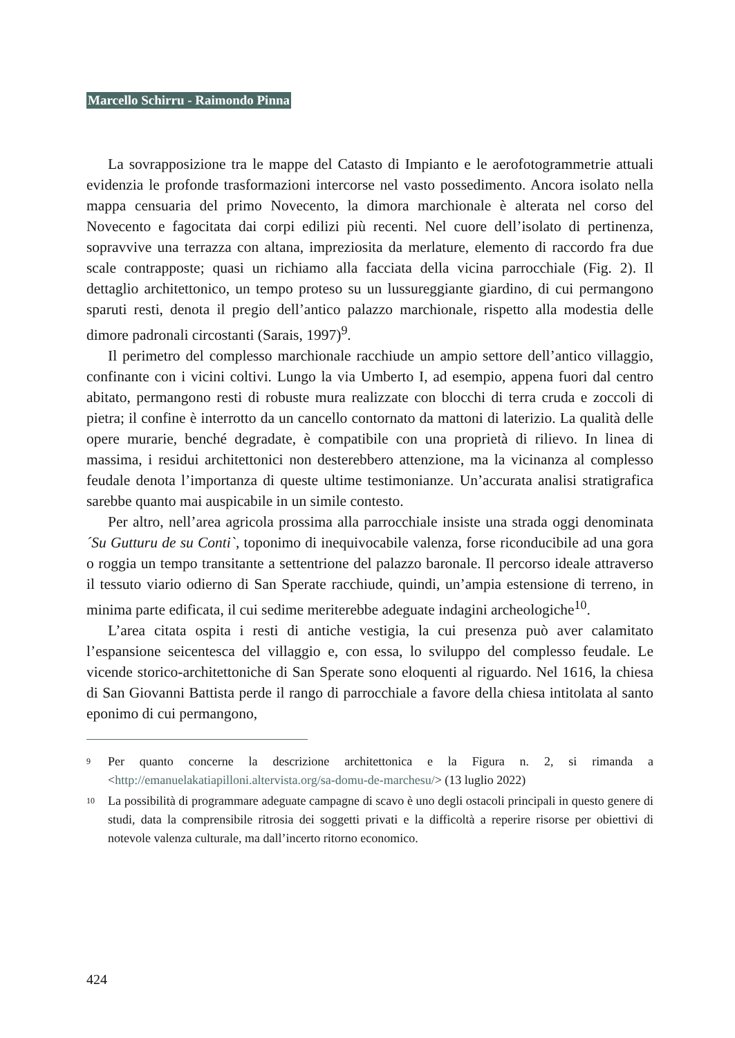Marcello Schirru - Raimondo Pinna
La sovrapposizione tra le mappe del Catasto di Impianto e le aerofotogrammetrie attuali evidenzia le profonde trasformazioni intercorse nel vasto possedimento. Ancora isolato nella mappa censuaria del primo Novecento, la dimora marchionale è alterata nel corso del Novecento e fagocitata dai corpi edilizi più recenti. Nel cuore dell’isolato di pertinenza, sopravvive una terrazza con altana, impreziosita da merlature, elemento di raccordo fra due scale contrapposte; quasi un richiamo alla facciata della vicina parrocchiale (Fig. 2). Il dettaglio architettonico, un tempo proteso su un lussureggiante giardino, di cui permangono sparuti resti, denota il pregio dell’antico palazzo marchionale, rispetto alla modestia delle dimore padronali circostanti (Sarais, 1997)<sup>9</sup>.
Il perimetro del complesso marchionale racchiude un ampio settore dell’antico villaggio, confinante con i vicini coltivi. Lungo la via Umberto I, ad esempio, appena fuori dal centro abitato, permangono resti di robuste mura realizzate con blocchi di terra cruda e zoccoli di pietra; il confine è interrotto da un cancello contornato da mattoni di laterizio. La qualità delle opere murarie, benché degradate, è compatibile con una proprietà di rilievo. In linea di massima, i residui architettonici non desterebbero attenzione, ma la vicinanza al complesso feudale denota l’importanza di queste ultime testimonianze. Un’accurata analisi stratigrafica sarebbe quanto mai auspicabile in un simile contesto.
Per altro, nell’area agricola prossima alla parrocchiale insiste una strada oggi denominata ´Su Gutturu de su Conti`, toponimo di inequivocabile valenza, forse riconducibile ad una gora o roggia un tempo transitante a settentrione del palazzo baronale. Il percorso ideale attraverso il tessuto viario odierno di San Sperate racchiude, quindi, un’ampia estensione di terreno, in minima parte edificata, il cui sedime meriterebbe adeguate indagini archeologiche<sup>10</sup>.
L’area citata ospita i resti di antiche vestigia, la cui presenza può aver calamitato l’espansione seicentesca del villaggio e, con essa, lo sviluppo del complesso feudale. Le vicende storico-architettoniche di San Sperate sono eloquenti al riguardo. Nel 1616, la chiesa di San Giovanni Battista perde il rango di parrocchiale a favore della chiesa intitolata al santo eponimo di cui permangono,
9 Per quanto concerne la descrizione architettonica e la Figura n. 2, si rimanda a <http://emanuelakatiapilloni.altervista.org/sa-domu-de-marchesu/> (13 luglio 2022)
10 La possibilità di programmare adeguate campagne di scavo è uno degli ostacoli principali in questo genere di studi, data la comprensibile ritrosia dei soggetti privati e la difficoltà a reperire risorse per obiettivi di notevole valenza culturale, ma dall’incerto ritorno economico.
424